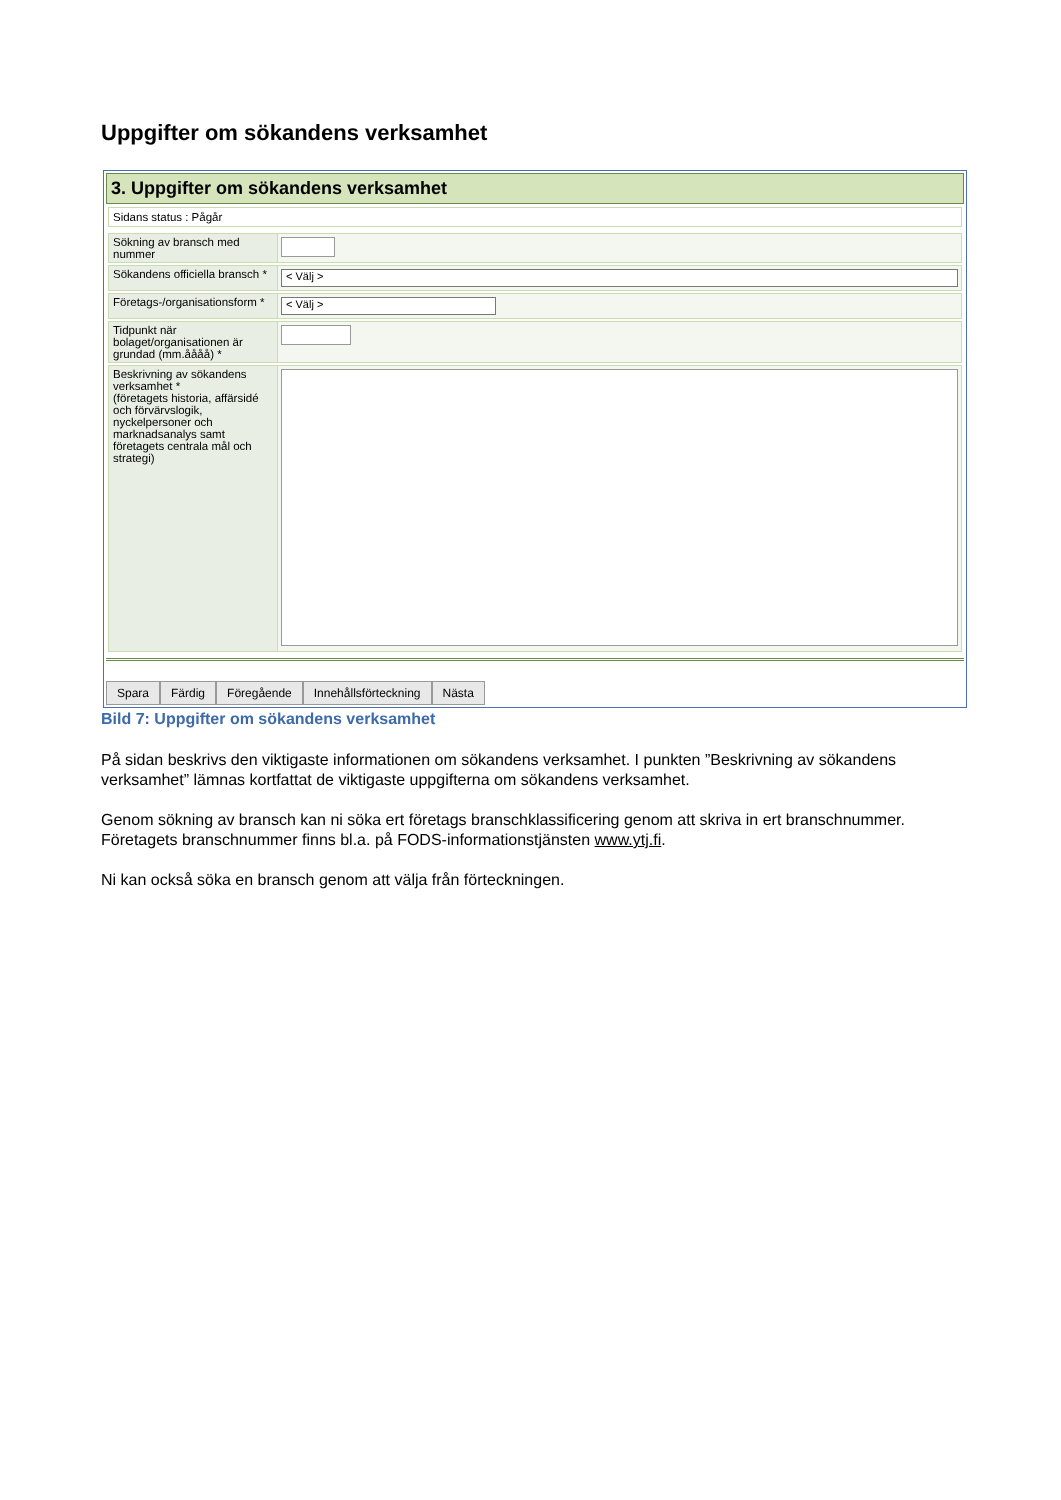Uppgifter om sökandens verksamhet
3. Uppgifter om sökandens verksamhet
Sidans status : Pågår
Sökning av bransch med nummer
Sökandens officiella bransch *
< Välj >
Företags-/organisationsform *
< Välj >
Tidpunkt när bolaget/organisationen är grundad (mm.åååå) *
Beskrivning av sökandens verksamhet *
(företagets historia, affärsidé och förvärvslogik, nyckelpersoner och marknadsanalys samt företagets centrala mål och strategi)
Spara Färdig Föregående Innehållsförteckning Nästa
Bild 7: Uppgifter om sökandens verksamhet
På sidan beskrivs den viktigaste informationen om sökandens verksamhet. I punkten ”Beskrivning av sökandens verksamhet” lämnas kortfattat de viktigaste uppgifterna om sökandens verksamhet.
Genom sökning av bransch kan ni söka ert företags branschklassificering genom att skriva in ert branschnummer. Företagets branschnummer finns bl.a. på FODS-informationstjänsten www.ytj.fi.
Ni kan också söka en bransch genom att välja från förteckningen.